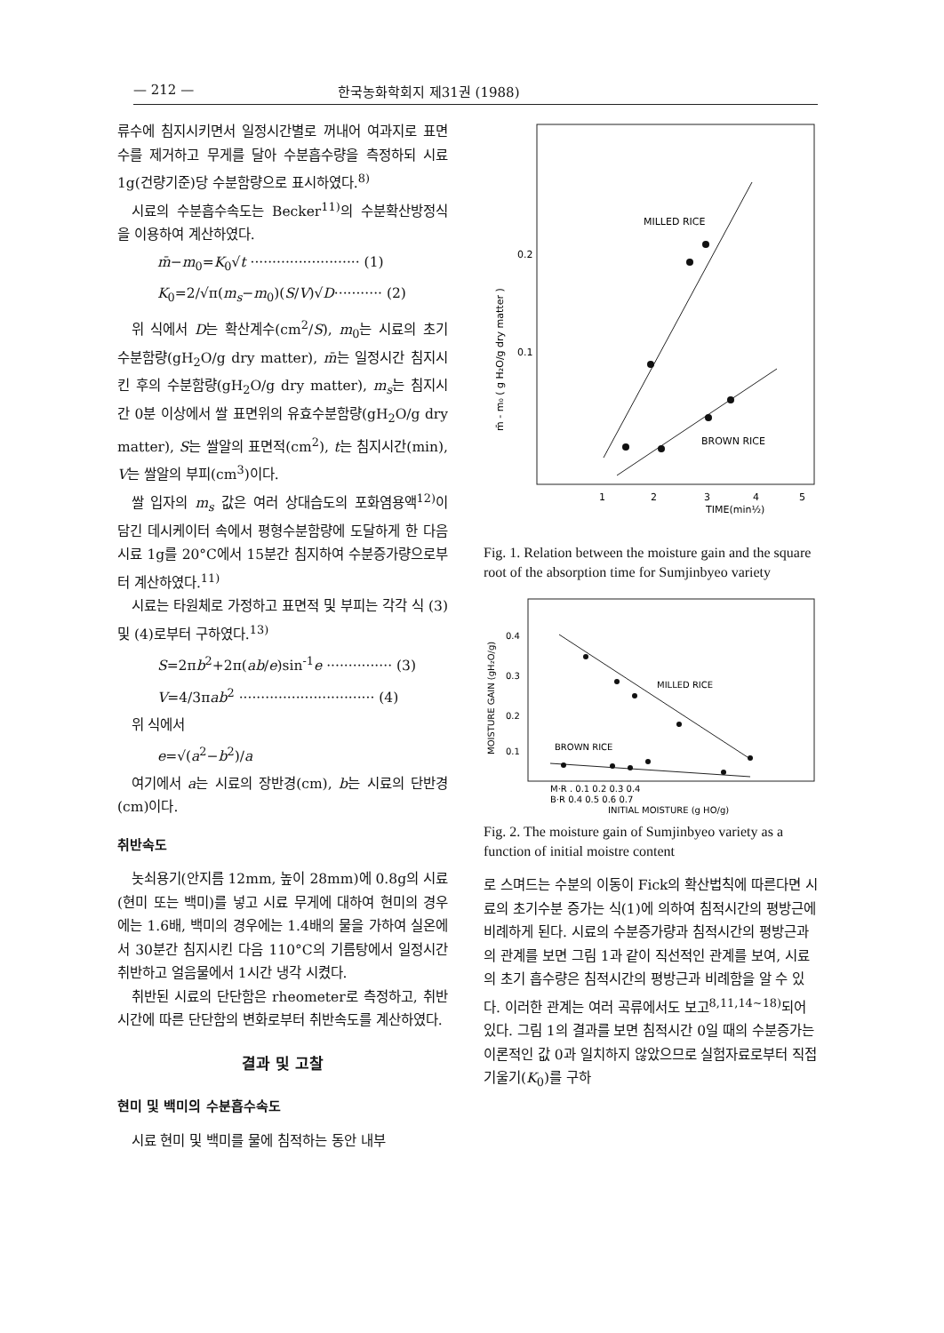— 212 — 한국농화학회지 제31권 (1988)
류수에 침지시키면서 일정시간별로 꺼내어 여과지로 표면수를 제거하고 무게를 달아 수분흡수량을 측정하되 시료 1g(건량기준)당 수분함량으로 표시하였다.<sup>8)</sup>
시료의 수분흡수속도는 Becker<sup>11)</sup>의 수분확산방정식을 이용하여 계산하였다.
m̄−m<sub>0</sub>=K<sub>0</sub>√t ························· (1)
K<sub>0</sub>=2/√π(m<sub>s</sub>−m<sub>0</sub>)(S/V)√D··········· (2)
위 식에서 D는 확산계수(cm<sup>2</sup>/S), m<sub>0</sub>는 시료의 초기 수분함량(gH<sub>2</sub>O/g dry matter), m̄는 일정시간 침지시킨 후의 수분함량(gH<sub>2</sub>O/g dry matter), m<sub>s</sub>는 침지시간 0분 이상에서 쌀 표면위의 유효수분함량(gH<sub>2</sub>O/g dry matter), S는 쌀알의 표면적(cm<sup>2</sup>), t는 침지시간(min), V는 쌀알의 부피(cm<sup>3</sup>)이다.
쌀 입자의 m<sub>s</sub> 값은 여러 상대습도의 포화염용액<sup>12)</sup>이 담긴 데시케이터 속에서 평형수분함량에 도달하게 한 다음 시료 1g를 20°C에서 15분간 침지하여 수분증가량으로부터 계산하였다.<sup>11)</sup>
시료는 타원체로 가정하고 표면적 및 부피는 각각 식 (3) 및 (4)로부터 구하였다.<sup>13)</sup>
S=2πb<sup>2</sup>+2π(ab/e)sin<sup>-1</sup>e ··············· (3)
V=4/3πab<sup>2</sup> ······························· (4)
위 식에서
e=√(a<sup>2</sup>−b<sup>2</sup>)/a
여기에서 a는 시료의 장반경(cm), b는 시료의 단반경(cm)이다.
취반속도
놋쇠용기(안지름 12mm, 높이 28mm)에 0.8g의 시료(현미 또는 백미)를 넣고 시료 무게에 대하여 현미의 경우에는 1.6배, 백미의 경우에는 1.4배의 물을 가하여 실온에서 30분간 침지시킨 다음 110°C의 기름탕에서 일정시간 취반하고 얼음물에서 1시간 냉각 시켰다.
취반된 시료의 단단함은 rheometer로 측정하고, 취반시간에 따른 단단함의 변화로부터 취반속도를 계산하였다.
결과 및 고찰
현미 및 백미의 수분흡수속도
시료 현미 및 백미를 물에 침적하는 동안 내부
MILLED RICE
BROWN RICE
0.1
0.2
1
2
3
4
5
TIME(min½)
m̄ - m₀ ( g H₂O/g dry matter )
Fig. 1. Relation between the moisture gain and the square root of the absorption time for Sumjinbyeo variety
MILLED RICE
BROWN RICE
0.4
0.3
0.2
0.1
M·R . 0.1 0.2 0.3 0.4
B·R 0.4 0.5 0.6 0.7
INITIAL MOISTURE (g HO/g)
MOISTURE GAIN (gH₂O/g)
Fig. 2. The moisture gain of Sumjinbyeo variety as a function of initial moistre content
로 스며드는 수분의 이동이 Fick의 확산법칙에 따른다면 시료의 초기수분 증가는 식(1)에 의하여 침적시간의 평방근에 비례하게 된다. 시료의 수분증가량과 침적시간의 평방근과의 관계를 보면 그림 1과 같이 직선적인 관계를 보여, 시료의 초기 흡수량은 침적시간의 평방근과 비례함을 알 수 있다. 이러한 관계는 여러 곡류에서도 보고<sup>8,11,14~18)</sup>되어 있다. 그림 1의 결과를 보면 침적시간 0일 때의 수분증가는 이론적인 값 0과 일치하지 않았으므로 실험자료로부터 직접 기울기(K<sub>0</sub>)를 구하